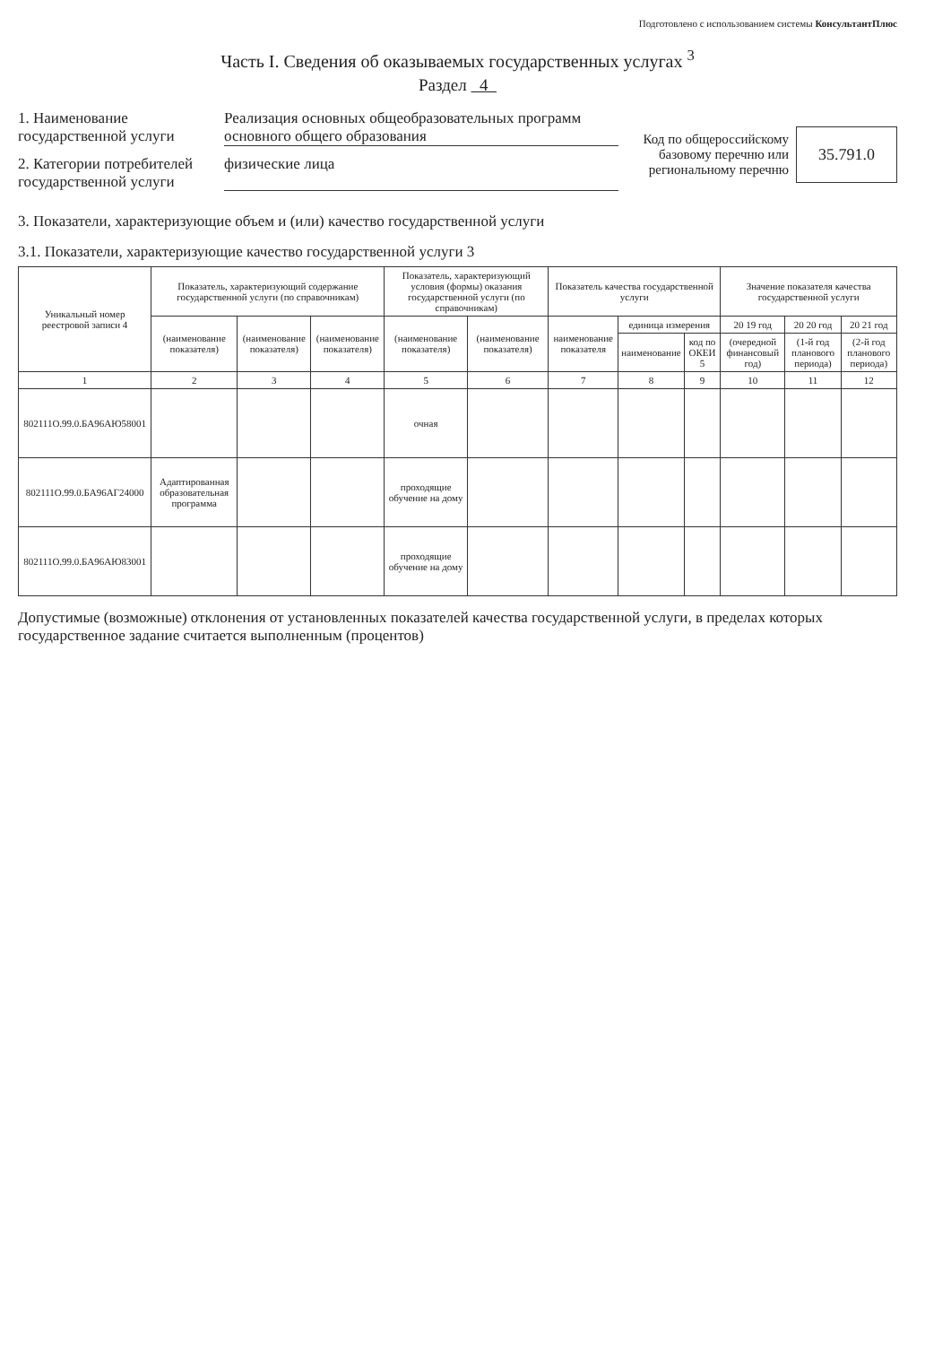Подготовлено с использованием системы КонсультантПлюс
Часть I. Сведения об оказываемых государственных услугах <sup>3</sup>
Раздел 4
1. Наименование государственной услуги
Реализация основных общеобразовательных программ основного общего образования
2. Категории потребителей государственной услуги
физические лица
Код по общероссийскому базовому перечню или региональному перечню
35.791.0
3. Показатели, характеризующие объем и (или) качество государственной услуги
3.1. Показатели, характеризующие качество государственной услуги 3
| Уникальный номер реестровой записи 4 | Показатель, характеризующий содержание государственной услуги (по справочникам) | | | Показатель, характеризующий условия (формы) оказания государственной услуги (по справочникам) | | Показатель качества государственной услуги | | | Значение показателя качества государственной услуги | | |
| --- | --- | --- | --- | --- | --- | --- | --- | --- | --- | --- | --- |
| | (наименование показателя) | (наименование показателя) | (наименование показателя) | (наименование показателя) | (наименование показателя) | наименование показателя | единица измерения | | 20 19 год | 20 20 год | 20 21 год |
| | | | | | | | наименование | код по ОКЕИ 5 | (очередной финансовый год) | (1-й год планового периода) | (2-й год планового периода) |
| 1 | 2 | 3 | 4 | 5 | 6 | 7 | 8 | 9 | 10 | 11 | 12 |
| 802111О.99.0.БА96АЮ58001 | | | | очная | | | | | | | |
| 802111О.99.0.БА96АГ24000 | Адаптированная образовательная программа | | | проходящие обучение на дому | | | | | | | |
| 802111О.99.0.БА96АЮ83001 | | | | проходящие обучение на дому | | | | | | | |
Допустимые (возможные) отклонения от установленных показателей качества государственной услуги, в пределах которых государственное задание считается выполненным (процентов)